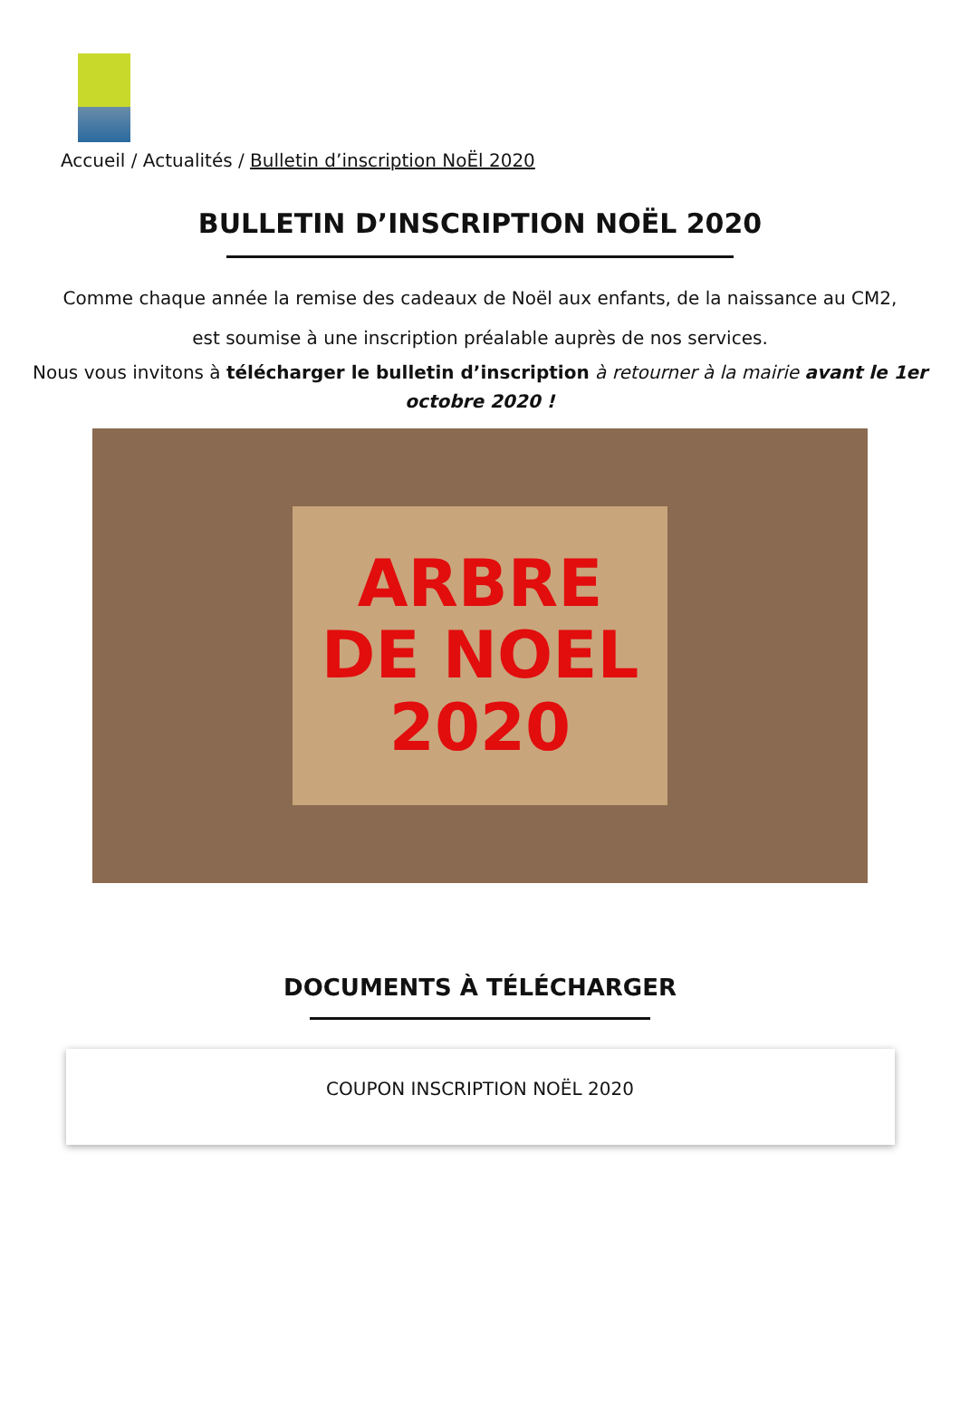Accueil / Actualités / Bulletin d’inscription NoËl 2020
BULLETIN D’INSCRIPTION NOËL 2020
Comme chaque année la remise des cadeaux de Noël aux enfants, de la naissance au CM2,
est soumise à une inscription préalable auprès de nos services.
Nous vous invitons à télécharger le bulletin d’inscription à retourner à la mairie avant le 1er octobre 2020 !
ARBRE
DE NOEL
2020
DOCUMENTS À TÉLÉCHARGER
COUPON INSCRIPTION NOËL 2020